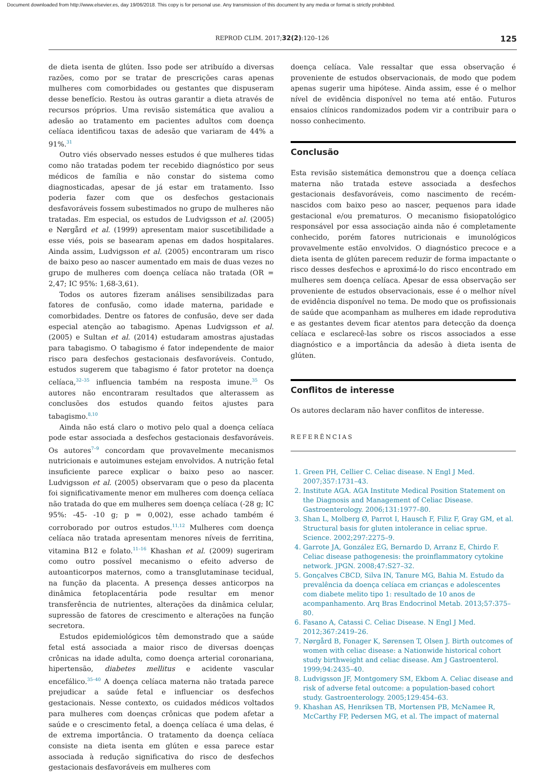Document downloaded from http://www.elsevier.es, day 19/06/2018. This copy is for personal use. Any transmission of this document by any media or format is strictly prohibited.
REPROD CLIM. 2017;32(2):120–126 125
de dieta isenta de glúten. Isso pode ser atribuído a diversas razões, como por se tratar de prescrições caras apenas mulheres com comorbidades ou gestantes que dispuseram desse benefício. Restou às outras garantir a dieta através de recursos próprios. Uma revisão sistemática que avaliou a adesão ao tratamento em pacientes adultos com doença celíaca identificou taxas de adesão que variaram de 44% a 91%.<sup>31</sup>
Outro viés observado nesses estudos é que mulheres tidas como não tratadas podem ter recebido diagnóstico por seus médicos de família e não constar do sistema como diagnosticadas, apesar de já estar em tratamento. Isso poderia fazer com que os desfechos gestacionais desfavoráveis fossem subestimados no grupo de mulheres não tratadas. Em especial, os estudos de Ludvigsson et al. (2005) e Nørgård et al. (1999) apresentam maior suscetibilidade a esse viés, pois se basearam apenas em dados hospitalares. Ainda assim, Ludvigsson et al. (2005) encontraram um risco de baixo peso ao nascer aumentado em mais de duas vezes no grupo de mulheres com doença celíaca não tratada (OR = 2,47; IC 95%: 1,68-3,61).
Todos os autores fizeram análises sensibilizadas para fatores de confusão, como idade materna, paridade e comorbidades. Dentre os fatores de confusão, deve ser dada especial atenção ao tabagismo. Apenas Ludvigsson et al. (2005) e Sultan et al. (2014) estudaram amostras ajustadas para tabagismo. O tabagismo é fator independente de maior risco para desfechos gestacionais desfavoráveis. Contudo, estudos sugerem que tabagismo é fator protetor na doença celíaca,<sup>32–35</sup> influencia também na resposta imune.<sup>35</sup> Os autores não encontraram resultados que alterassem as conclusões dos estudos quando feitos ajustes para tabagismo.<sup>8,10</sup>
Ainda não está claro o motivo pelo qual a doença celíaca pode estar associada a desfechos gestacionais desfavoráveis. Os autores<sup>7–9</sup> concordam que provavelmente mecanismos nutricionais e autoimunes estejam envolvidos. A nutrição fetal insuficiente parece explicar o baixo peso ao nascer. Ludvigsson et al. (2005) observaram que o peso da placenta foi significativamente menor em mulheres com doença celíaca não tratada do que em mulheres sem doença celíaca (-28 g; IC 95%: -45- -10 g; p = 0,002), esse achado também é corroborado por outros estudos.<sup>11,12</sup> Mulheres com doença celíaca não tratada apresentam menores níveis de ferritina, vitamina B12 e folato.<sup>11–16</sup> Khashan et al. (2009) sugeriram como outro possível mecanismo o efeito adverso de autoanticorpos maternos, como a transglutaminase tecidual, na função da placenta. A presença desses anticorpos na dinâmica fetoplacentária pode resultar em menor transferência de nutrientes, alterações da dinâmica celular, supressão de fatores de crescimento e alterações na função secretora.
Estudos epidemiológicos têm demonstrado que a saúde fetal está associada a maior risco de diversas doenças crônicas na idade adulta, como doença arterial coronariana, hipertensão, diabetes mellitus e acidente vascular encefálico.<sup>35–40</sup> A doença celíaca materna não tratada parece prejudicar a saúde fetal e influenciar os desfechos gestacionais. Nesse contexto, os cuidados médicos voltados para mulheres com doenças crônicas que podem afetar a saúde e o crescimento fetal, a doença celíaca é uma delas, é de extrema importância. O tratamento da doença celíaca consiste na dieta isenta em glúten e essa parece estar associada à redução significativa do risco de desfechos gestacionais desfavoráveis em mulheres com
doença celíaca. Vale ressaltar que essa observação é proveniente de estudos observacionais, de modo que podem apenas sugerir uma hipótese. Ainda assim, esse é o melhor nível de evidência disponível no tema até então. Futuros ensaios clínicos randomizados podem vir a contribuir para o nosso conhecimento.
Conclusão
Esta revisão sistemática demonstrou que a doença celíaca materna não tratada esteve associada a desfechos gestacionais desfavoráveis, como nascimento de recém-nascidos com baixo peso ao nascer, pequenos para idade gestacional e/ou prematuros. O mecanismo fisiopatológico responsável por essa associação ainda não é completamente conhecido, porém fatores nutricionais e imunológicos provavelmente estão envolvidos. O diagnóstico precoce e a dieta isenta de glúten parecem reduzir de forma impactante o risco desses desfechos e aproximá-lo do risco encontrado em mulheres sem doença celíaca. Apesar de essa observação ser proveniente de estudos observacionais, esse é o melhor nível de evidência disponível no tema. De modo que os profissionais de saúde que acompanham as mulheres em idade reprodutiva e as gestantes devem ficar atentos para detecção da doença celíaca e esclarecê-las sobre os riscos associados a esse diagnóstico e a importância da adesão à dieta isenta de glúten.
Conflitos de interesse
Os autores declaram não haver conflitos de interesse.
REFERÊNCIAS
1. Green PH, Cellier C. Celiac disease. N Engl J Med. 2007;357:1731–43.
2. Institute AGA. AGA Institute Medical Position Statement on the Diagnosis and Management of Celiac Disease. Gastroenterology. 2006;131:1977–80.
3. Shan L, Molberg Ø, Parrot I, Hausch F, Filiz F, Gray GM, et al. Structural basis for gluten intolerance in celiac sprue. Science. 2002;297:2275–9.
4. Garrote JA, González EG, Bernardo D, Arranz E, Chirdo F. Celiac disease pathogenesis: the proinflammatory cytokine network. JPGN. 2008;47:S27–32.
5. Gonçalves CBCD, Silva IN, Tanure MG, Bahia M. Estudo da prevalência da doença celíaca em crianças e adolescentes com diabete melito tipo 1: resultado de 10 anos de acompanhamento. Arq Bras Endocrinol Metab. 2013;57:375–80.
6. Fasano A, Catassi C. Celiac Disease. N Engl J Med. 2012;367:2419–26.
7. Nørgård B, Fonager K, Sørensen T, Olsen J. Birth outcomes of women with celiac disease: a Nationwide historical cohort study birthweight and celiac disease. Am J Gastroenterol. 1999;94:2435–40.
8. Ludvigsson JF, Montgomery SM, Ekbom A. Celiac disease and risk of adverse fetal outcome: a population-based cohort study. Gastroenterology. 2005;129:454–63.
9. Khashan AS, Henriksen TB, Mortensen PB, McNamee R, McCarthy FP, Pedersen MG, et al. The impact of maternal